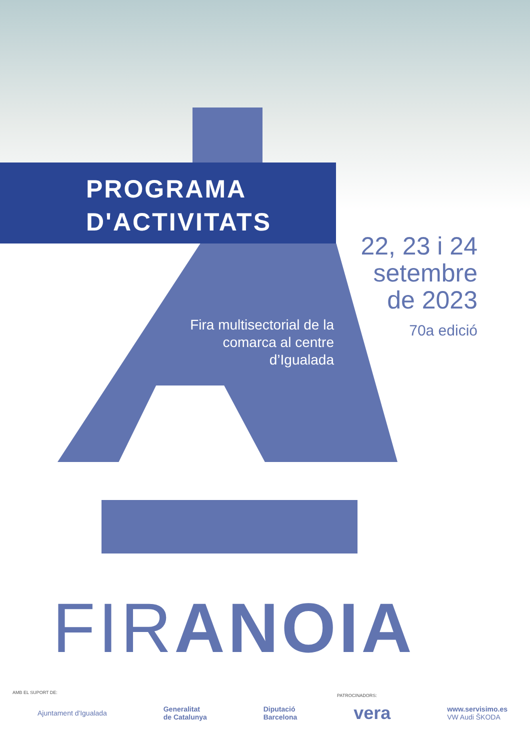PROGRAMA
D'ACTIVITATS
22, 23 i 24
setembre
de 2023
70a edició
Fira multisectorial de la comarca al centre d’Igualada
FIRANOIA
AMB EL SUPORT DE:
PATROCINADORS:
Ajuntament d'Igualada Generalitat
de Catalunya Diputació
Barcelona vera www.servisimo.es
VW Audi ŠKODA